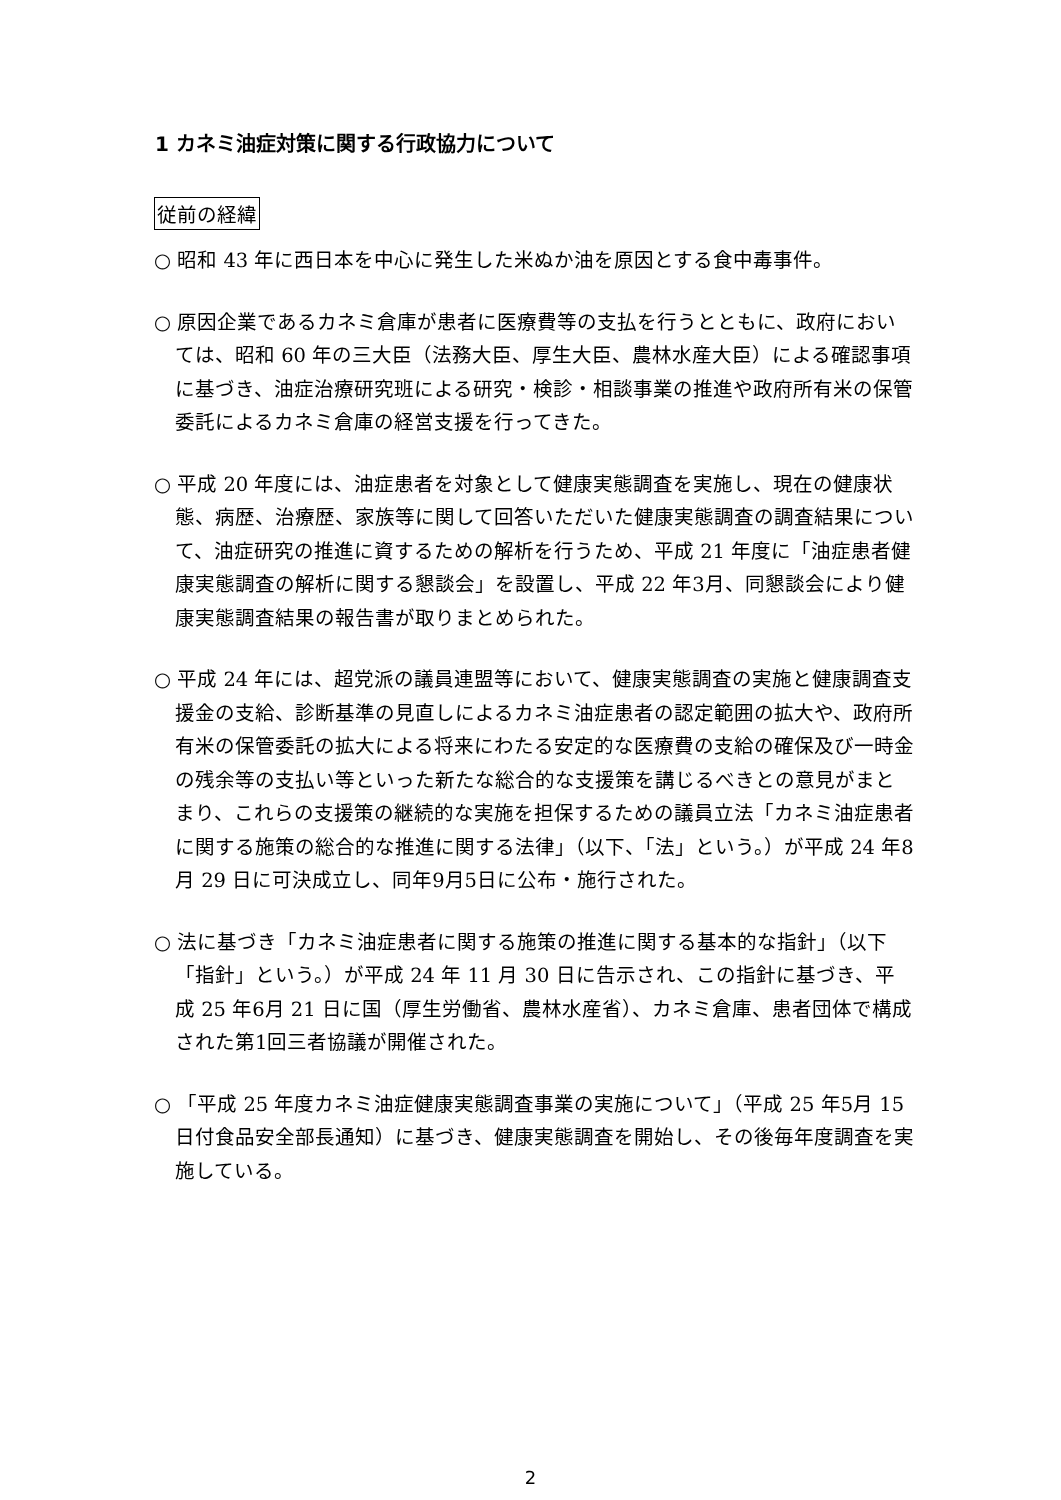1 カネミ油症対策に関する行政協力について
従前の経緯
○ 昭和 43 年に西日本を中心に発生した米ぬか油を原因とする食中毒事件。
○ 原因企業であるカネミ倉庫が患者に医療費等の支払を行うとともに、政府においては、昭和 60 年の三大臣（法務大臣、厚生大臣、農林水産大臣）による確認事項に基づき、油症治療研究班による研究・検診・相談事業の推進や政府所有米の保管委託によるカネミ倉庫の経営支援を行ってきた。
○ 平成 20 年度には、油症患者を対象として健康実態調査を実施し、現在の健康状態、病歴、治療歴、家族等に関して回答いただいた健康実態調査の調査結果について、油症研究の推進に資するための解析を行うため、平成 21 年度に「油症患者健康実態調査の解析に関する懇談会」を設置し、平成 22 年3月、同懇談会により健康実態調査結果の報告書が取りまとめられた。
○ 平成 24 年には、超党派の議員連盟等において、健康実態調査の実施と健康調査支援金の支給、診断基準の見直しによるカネミ油症患者の認定範囲の拡大や、政府所有米の保管委託の拡大による将来にわたる安定的な医療費の支給の確保及び一時金の残余等の支払い等といった新たな総合的な支援策を講じるべきとの意見がまとまり、これらの支援策の継続的な実施を担保するための議員立法「カネミ油症患者に関する施策の総合的な推進に関する法律」（以下、「法」という。）が平成 24 年8月 29 日に可決成立し、同年9月5日に公布・施行された。
○ 法に基づき「カネミ油症患者に関する施策の推進に関する基本的な指針」（以下「指針」という。）が平成 24 年 11 月 30 日に告示され、この指針に基づき、平成 25 年6月 21 日に国（厚生労働省、農林水産省）、カネミ倉庫、患者団体で構成された第1回三者協議が開催された。
○ 「平成 25 年度カネミ油症健康実態調査事業の実施について」（平成 25 年5月 15 日付食品安全部長通知）に基づき、健康実態調査を開始し、その後毎年度調査を実施している。
2